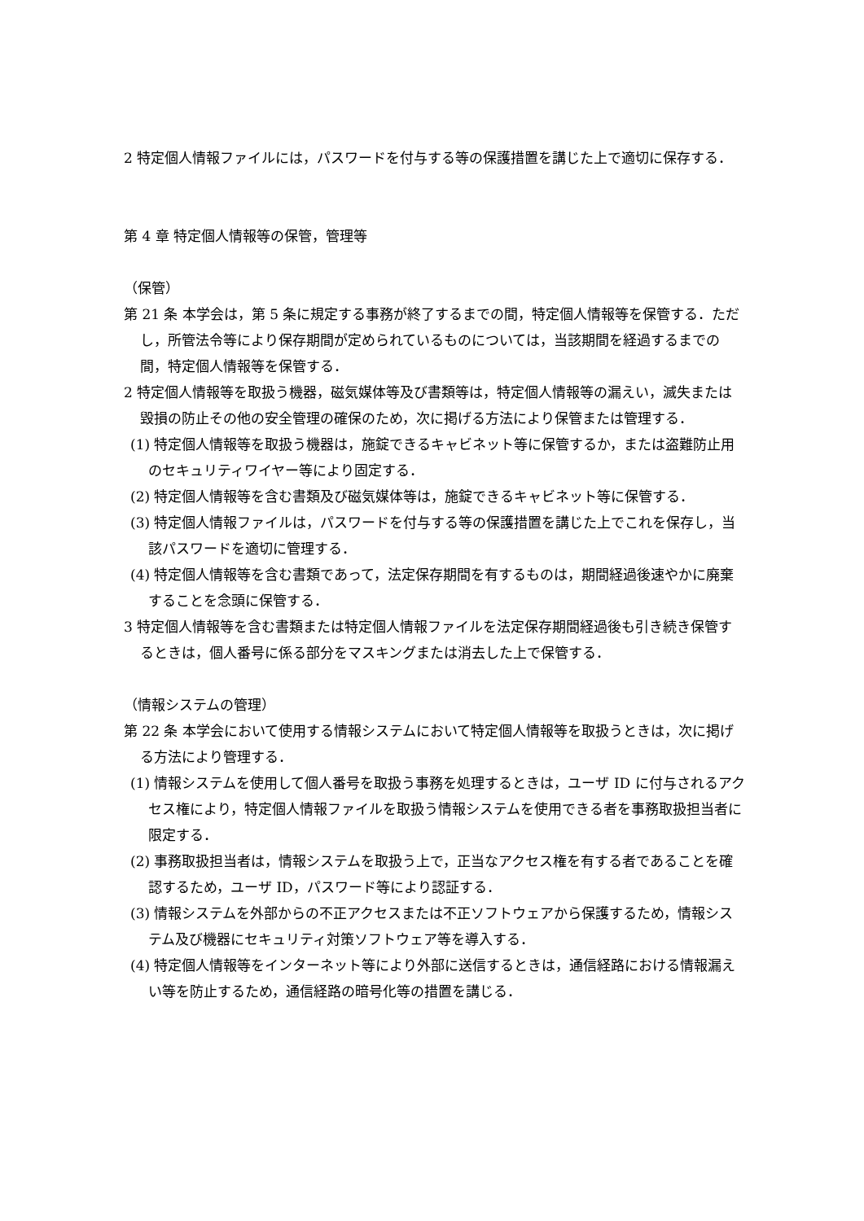2 特定個人情報ファイルには，パスワードを付与する等の保護措置を講じた上で適切に保存する．
第 4 章 特定個人情報等の保管，管理等
（保管）
第 21 条 本学会は，第 5 条に規定する事務が終了するまでの間，特定個人情報等を保管する．ただし，所管法令等により保存期間が定められているものについては，当該期間を経過するまでの間，特定個人情報等を保管する．
2 特定個人情報等を取扱う機器，磁気媒体等及び書類等は，特定個人情報等の漏えい，滅失または毀損の防止その他の安全管理の確保のため，次に掲げる方法により保管または管理する．
(1) 特定個人情報等を取扱う機器は，施錠できるキャビネット等に保管するか，または盗難防止用のセキュリティワイヤー等により固定する．
(2) 特定個人情報等を含む書類及び磁気媒体等は，施錠できるキャビネット等に保管する．
(3) 特定個人情報ファイルは，パスワードを付与する等の保護措置を講じた上でこれを保存し，当該パスワードを適切に管理する．
(4) 特定個人情報等を含む書類であって，法定保存期間を有するものは，期間経過後速やかに廃棄することを念頭に保管する．
3 特定個人情報等を含む書類または特定個人情報ファイルを法定保存期間経過後も引き続き保管するときは，個人番号に係る部分をマスキングまたは消去した上で保管する．
（情報システムの管理）
第 22 条 本学会において使用する情報システムにおいて特定個人情報等を取扱うときは，次に掲げる方法により管理する．
(1) 情報システムを使用して個人番号を取扱う事務を処理するときは，ユーザ ID に付与されるアクセス権により，特定個人情報ファイルを取扱う情報システムを使用できる者を事務取扱担当者に限定する．
(2) 事務取扱担当者は，情報システムを取扱う上で，正当なアクセス権を有する者であることを確認するため，ユーザ ID，パスワード等により認証する．
(3) 情報システムを外部からの不正アクセスまたは不正ソフトウェアから保護するため，情報システム及び機器にセキュリティ対策ソフトウェア等を導入する．
(4) 特定個人情報等をインターネット等により外部に送信するときは，通信経路における情報漏えい等を防止するため，通信経路の暗号化等の措置を講じる．